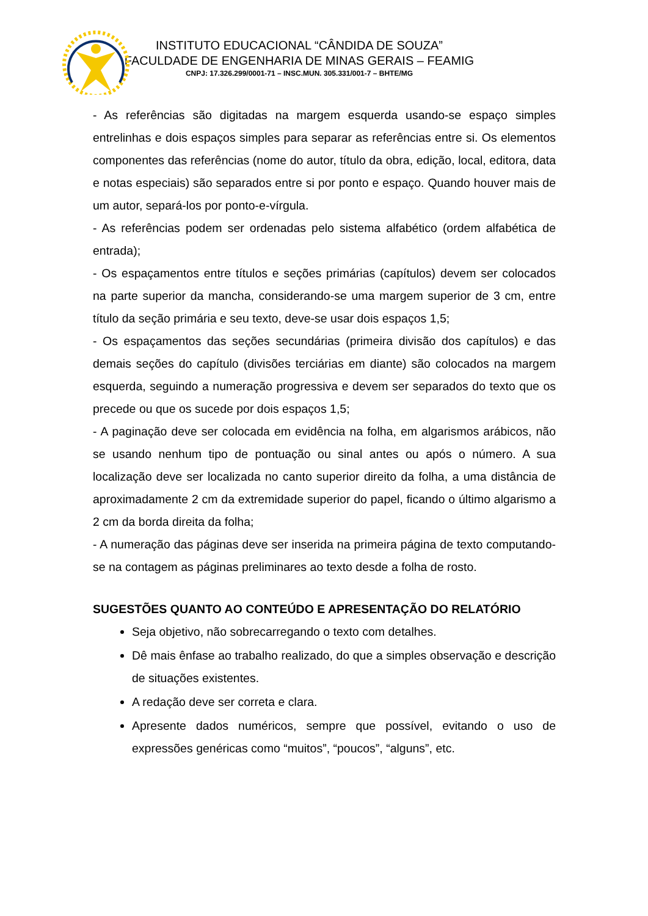INSTITUTO EDUCACIONAL “CÂNDIDA DE SOUZA”
FACULDADE DE ENGENHARIA DE MINAS GERAIS – FEAMIG
CNPJ: 17.326.299/0001-71 – INSC.MUN. 305.331/001-7 – BHTE/MG
- As referências são digitadas na margem esquerda usando-se espaço simples entrelinhas e dois espaços simples para separar as referências entre si. Os elementos componentes das referências (nome do autor, título da obra, edição, local, editora, data e notas especiais) são separados entre si por ponto e espaço. Quando houver mais de um autor, separá-los por ponto-e-vírgula.
- As referências podem ser ordenadas pelo sistema alfabético (ordem alfabética de entrada);
- Os espaçamentos entre títulos e seções primárias (capítulos) devem ser colocados na parte superior da mancha, considerando-se uma margem superior de 3 cm, entre título da seção primária e seu texto, deve-se usar dois espaços 1,5;
- Os espaçamentos das seções secundárias (primeira divisão dos capítulos) e das demais seções do capítulo (divisões terciárias em diante) são colocados na margem esquerda, seguindo a numeração progressiva e devem ser separados do texto que os precede ou que os sucede por dois espaços 1,5;
- A paginação deve ser colocada em evidência na folha, em algarismos arábicos, não se usando nenhum tipo de pontuação ou sinal antes ou após o número. A sua localização deve ser localizada no canto superior direito da folha, a uma distância de aproximadamente 2 cm da extremidade superior do papel, ficando o último algarismo a 2 cm da borda direita da folha;
- A numeração das páginas deve ser inserida na primeira página de texto computando-se na contagem as páginas preliminares ao texto desde a folha de rosto.
SUGESTÕES QUANTO AO CONTEÚDO E APRESENTAÇÃO DO RELATÓRIO
Seja objetivo, não sobrecarregando o texto com detalhes.
Dê mais ênfase ao trabalho realizado, do que a simples observação e descrição de situações existentes.
A redação deve ser correta e clara.
Apresente dados numéricos, sempre que possível, evitando o uso de expressões genéricas como “muitos”, “poucos”, “alguns”, etc.